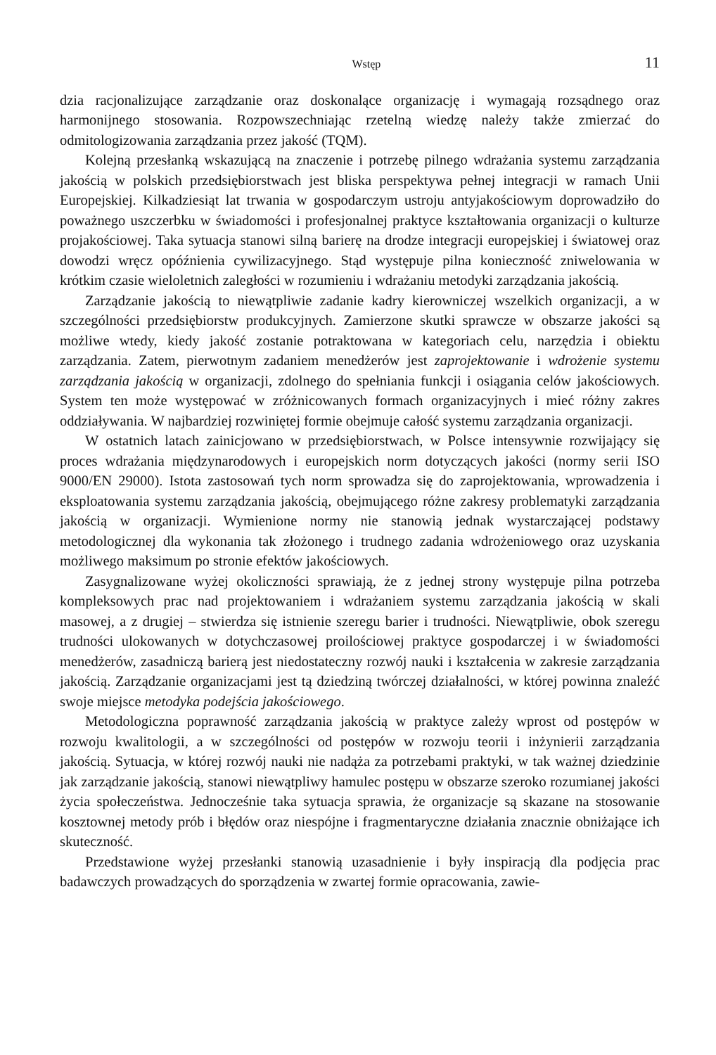Wstęp 11
dzia racjonalizujące zarządzanie oraz doskonalące organizację i wymagają rozsądnego oraz harmonijnego stosowania. Rozpowszechniając rzetelną wiedzę należy także zmierzać do odmitologizowania zarządzania przez jakość (TQM).
Kolejną przesłanką wskazującą na znaczenie i potrzebę pilnego wdrażania systemu zarządzania jakością w polskich przedsiębiorstwach jest bliska perspektywa pełnej integracji w ramach Unii Europejskiej. Kilkadziesiąt lat trwania w gospodarczym ustroju antyjakościowym doprowadziło do poważnego uszczerbku w świadomości i profesjonalnej praktyce kształtowania organizacji o kulturze projakościowej. Taka sytuacja stanowi silną barierę na drodze integracji europejskiej i światowej oraz dowodzi wręcz opóźnienia cywilizacyjnego. Stąd występuje pilna konieczność zniwelowania w krótkim czasie wieloletnich zaległości w rozumieniu i wdrażaniu metodyki zarządzania jakością.
Zarządzanie jakością to niewątpliwie zadanie kadry kierowniczej wszelkich organizacji, a w szczególności przedsiębiorstw produkcyjnych. Zamierzone skutki sprawcze w obszarze jakości są możliwe wtedy, kiedy jakość zostanie potraktowana w kategoriach celu, narzędzia i obiektu zarządzania. Zatem, pierwotnym zadaniem menedżerów jest zaprojektowanie i wdrożenie systemu zarządzania jakością w organizacji, zdolnego do spełniania funkcji i osiągania celów jakościowych. System ten może występować w zróżnicowanych formach organizacyjnych i mieć różny zakres oddziaływania. W najbardziej rozwiniętej formie obejmuje całość systemu zarządzania organizacji.
W ostatnich latach zainicjowano w przedsiębiorstwach, w Polsce intensywnie rozwijający się proces wdrażania międzynarodowych i europejskich norm dotyczących jakości (normy serii ISO 9000/EN 29000). Istota zastosowań tych norm sprowadza się do zaprojektowania, wprowadzenia i eksploatowania systemu zarządzania jakością, obejmującego różne zakresy problematyki zarządzania jakością w organizacji. Wymienione normy nie stanowią jednak wystarczającej podstawy metodologicznej dla wykonania tak złożonego i trudnego zadania wdrożeniowego oraz uzyskania możliwego maksimum po stronie efektów jakościowych.
Zasygnalizowane wyżej okoliczności sprawiają, że z jednej strony występuje pilna potrzeba kompleksowych prac nad projektowaniem i wdrażaniem systemu zarządzania jakością w skali masowej, a z drugiej – stwierdza się istnienie szeregu barier i trudności. Niewątpliwie, obok szeregu trudności ulokowanych w dotychczasowej proilościowej praktyce gospodarczej i w świadomości menedżerów, zasadniczą barierą jest niedostateczny rozwój nauki i kształcenia w zakresie zarządzania jakością. Zarządzanie organizacjami jest tą dziedziną twórczej działalności, w której powinna znaleźć swoje miejsce metodyka podejścia jakościowego.
Metodologiczna poprawność zarządzania jakością w praktyce zależy wprost od postępów w rozwoju kwalitologii, a w szczególności od postępów w rozwoju teorii i inżynierii zarządzania jakością. Sytuacja, w której rozwój nauki nie nadąża za potrzebami praktyki, w tak ważnej dziedzinie jak zarządzanie jakością, stanowi niewątpliwy hamulec postępu w obszarze szeroko rozumianej jakości życia społeczeństwa. Jednocześnie taka sytuacja sprawia, że organizacje są skazane na stosowanie kosztownej metody prób i błędów oraz niespójne i fragmentaryczne działania znacznie obniżające ich skuteczność.
Przedstawione wyżej przesłanki stanowią uzasadnienie i były inspiracją dla podjęcia prac badawczych prowadzących do sporządzenia w zwartej formie opracowania, zawie-